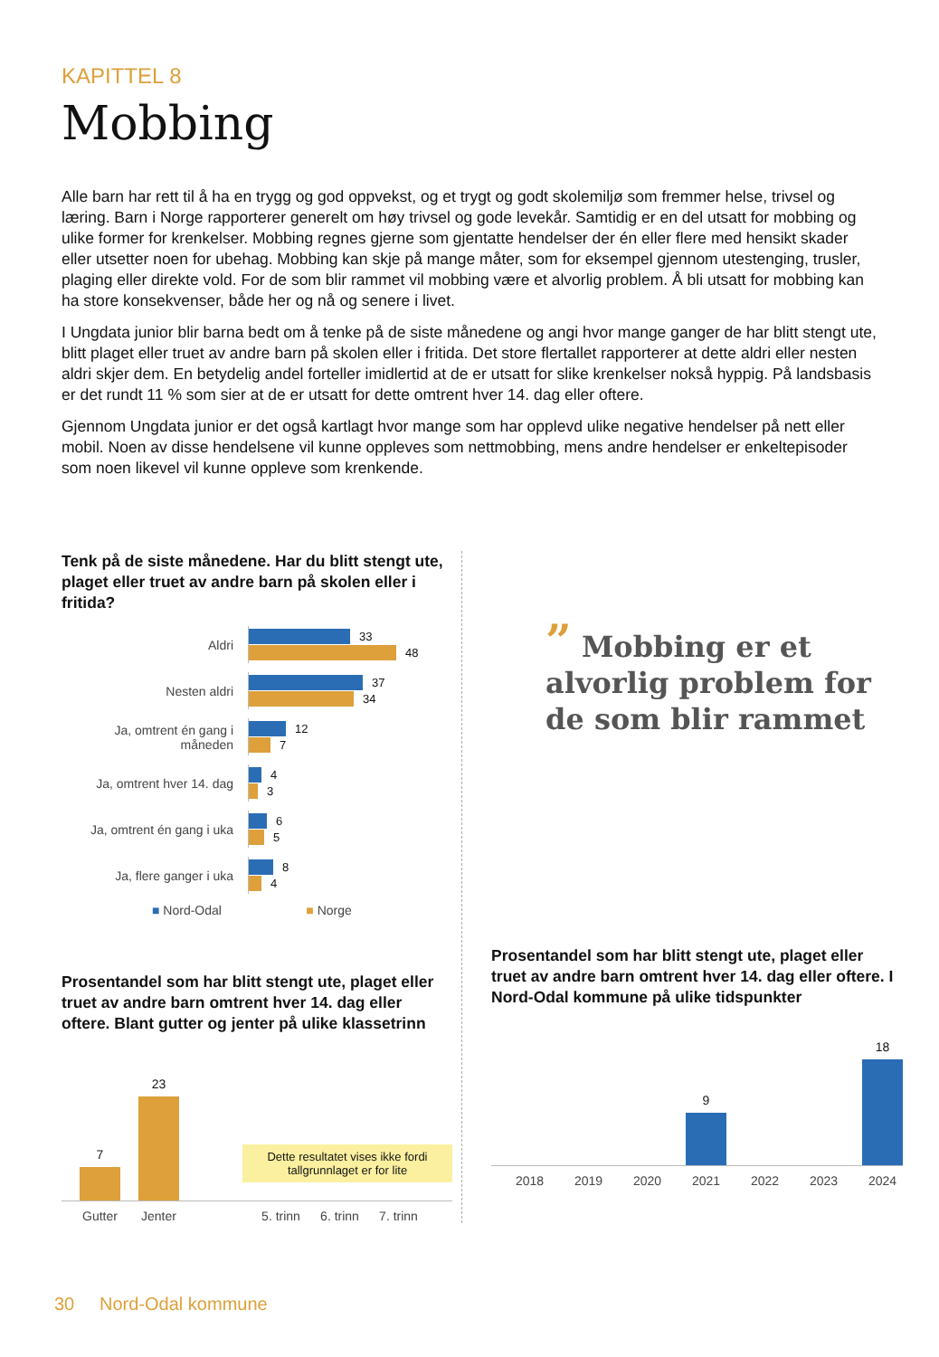KAPITTEL 8
Mobbing
Alle barn har rett til å ha en trygg og god oppvekst, og et trygt og godt skolemiljø som fremmer helse, trivsel og læring. Barn i Norge rapporterer generelt om høy trivsel og gode levekår. Samtidig er en del utsatt for mobbing og ulike former for krenkelser. Mobbing regnes gjerne som gjentatte hendelser der én eller flere med hensikt skader eller utsetter noen for ubehag. Mobbing kan skje på mange måter, som for eksempel gjennom utestenging, trusler, plaging eller direkte vold. For de som blir rammet vil mobbing være et alvorlig problem. Å bli utsatt for mobbing kan ha store konsekvenser, både her og nå og senere i livet.
I Ungdata junior blir barna bedt om å tenke på de siste månedene og angi hvor mange ganger de har blitt stengt ute, blitt plaget eller truet av andre barn på skolen eller i fritida. Det store flertallet rapporterer at dette aldri eller nesten aldri skjer dem. En betydelig andel forteller imidlertid at de er utsatt for slike krenkelser nokså hyppig. På landsbasis er det rundt 11 % som sier at de er utsatt for dette omtrent hver 14. dag eller oftere.
Gjennom Ungdata junior er det også kartlagt hvor mange som har opplevd ulike negative hendelser på nett eller mobil. Noen av disse hendelsene vil kunne oppleves som nettmobbing, mens andre hendelser er enkeltepisoder som noen likevel vil kunne oppleve som krenkende.
Tenk på de siste månedene. Har du blitt stengt ute, plaget eller truet av andre barn på skolen eller i fritida?
Aldri
33
48
Nesten aldri
37
34
Ja, omtrent én gang i måneden
12
7
Ja, omtrent hver 14. dag
4
3
Ja, omtrent én gang i uka
6
5
Ja, flere ganger i uka
8
4
■ Nord-Odal ■ Norge
Prosentandel som har blitt stengt ute, plaget eller truet av andre barn omtrent hver 14. dag eller oftere. Blant gutter og jenter på ulike klassetrinn
7
23
Dette resultatet vises ikke fordi tallgrunnlaget er for lite
Gutter Jenter 5. trinn 6. trinn 7. trinn
” Mobbing er et alvorlig problem for de som blir rammet
Prosentandel som har blitt stengt ute, plaget eller truet av andre barn omtrent hver 14. dag eller oftere. I Nord-Odal kommune på ulike tidspunkter
9
18
2018 2019 2020 2021 2022 2023 2024
30 Nord-Odal kommune